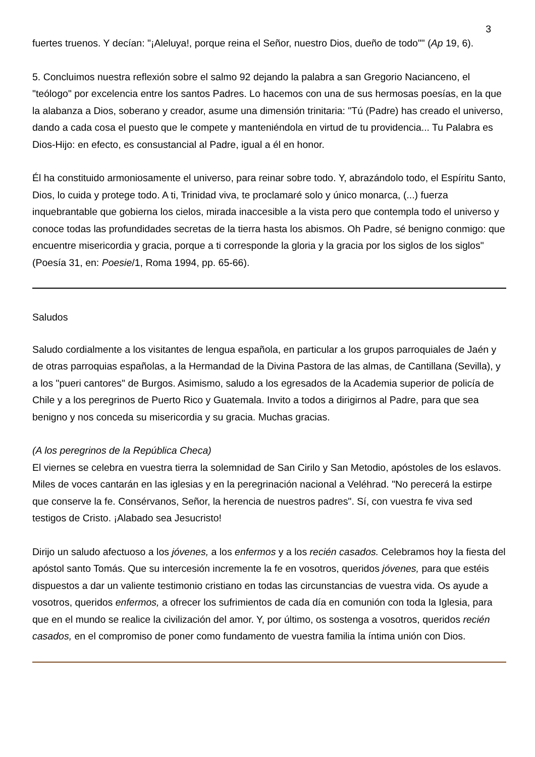3
fuertes truenos. Y decían: "¡Aleluya!, porque reina el Señor, nuestro Dios, dueño de todo"" (Ap 19, 6).
5. Concluimos nuestra reflexión sobre el salmo 92 dejando la palabra a san Gregorio Nacianceno, el "teólogo" por excelencia entre los santos Padres. Lo hacemos con una de sus hermosas poesías, en la que la alabanza a Dios, soberano y creador, asume una dimensión trinitaria: "Tú (Padre) has creado el universo, dando a cada cosa el puesto que le compete y manteniéndola en virtud de tu providencia... Tu Palabra es Dios-Hijo: en efecto, es consustancial al Padre, igual a él en honor.
Él ha constituido armoniosamente el universo, para reinar sobre todo. Y, abrazándolo todo, el Espíritu Santo, Dios, lo cuida y protege todo. A ti, Trinidad viva, te proclamaré solo y único monarca, (...) fuerza inquebrantable que gobierna los cielos, mirada inaccesible a la vista pero que contempla todo el universo y conoce todas las profundidades secretas de la tierra hasta los abismos. Oh Padre, sé benigno conmigo: que encuentre misericordia y gracia, porque a ti corresponde la gloria y la gracia por los siglos de los siglos" (Poesía 31, en: Poesie/1, Roma 1994, pp. 65-66).
Saludos
Saludo cordialmente a los visitantes de lengua española, en particular a los grupos parroquiales de Jaén y de otras parroquias españolas, a la Hermandad de la Divina Pastora de las almas, de Cantillana (Sevilla), y a los "pueri cantores" de Burgos. Asimismo, saludo a los egresados de la Academia superior de policía de Chile y a los peregrinos de Puerto Rico y Guatemala. Invito a todos a dirigirnos al Padre, para que sea benigno y nos conceda su misericordia y su gracia. Muchas gracias.
(A los peregrinos de la República Checa)
El viernes se celebra en vuestra tierra la solemnidad de San Cirilo y San Metodio, apóstoles de los eslavos. Miles de voces cantarán en las iglesias y en la peregrinación nacional a Veléhrad. "No perecerá la estirpe que conserve la fe. Consérvanos, Señor, la herencia de nuestros padres". Sí, con vuestra fe viva sed testigos de Cristo. ¡Alabado sea Jesucristo!
Dirijo un saludo afectuoso a los jóvenes, a los enfermos y a los recién casados. Celebramos hoy la fiesta del apóstol santo Tomás. Que su intercesión incremente la fe en vosotros, queridos jóvenes, para que estéis dispuestos a dar un valiente testimonio cristiano en todas las circunstancias de vuestra vida. Os ayude a vosotros, queridos enfermos, a ofrecer los sufrimientos de cada día en comunión con toda la Iglesia, para que en el mundo se realice la civilización del amor. Y, por último, os sostenga a vosotros, queridos recién casados, en el compromiso de poner como fundamento de vuestra familia la íntima unión con Dios.